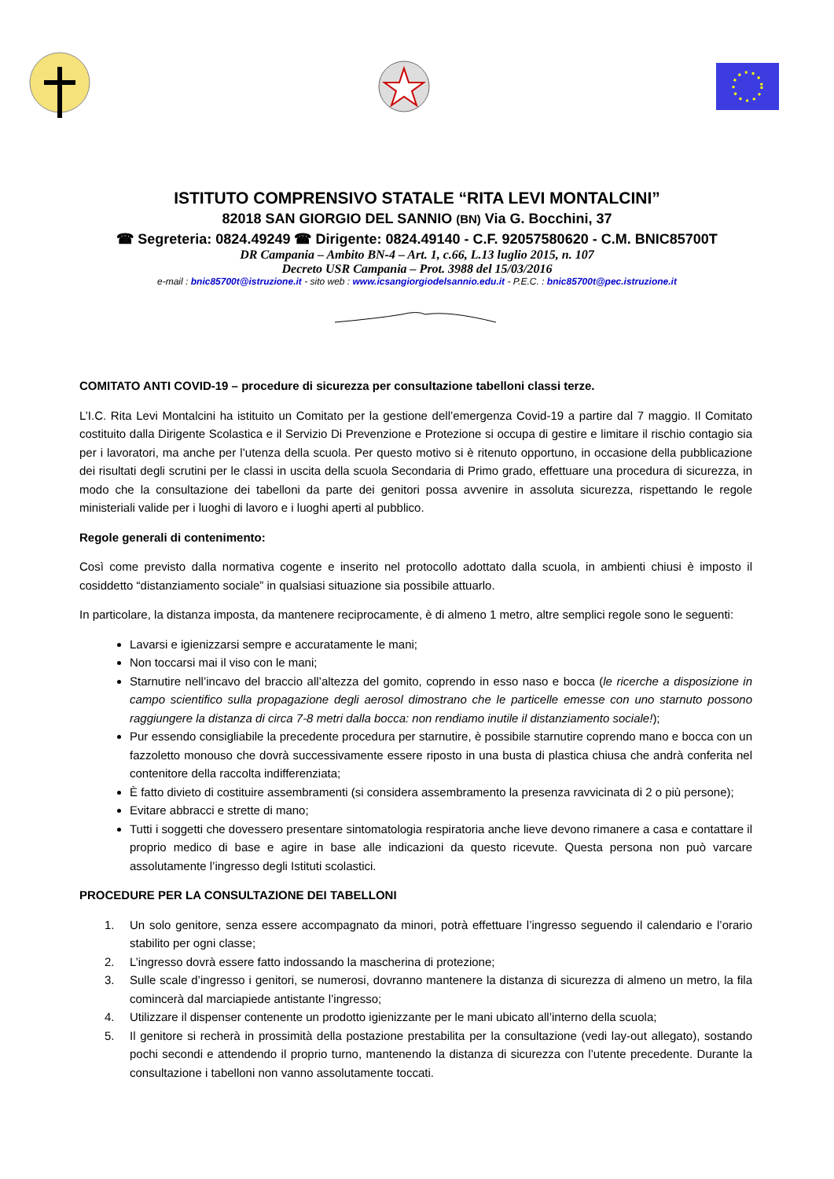ISTITUTO COMPRENSIVO STATALE “RITA LEVI MONTALCINI”
82018 SAN GIORGIO DEL SANNIO (BN) Via G. Bocchini, 37
☎ Segreteria: 0824.49249 ☎ Dirigente: 0824.49140 - C.F. 92057580620 - C.M. BNIC85700T
DR Campania – Ambito BN-4 – Art. 1, c.66, L.13 luglio 2015, n. 107
Decreto USR Campania – Prot. 3988 del 15/03/2016
e-mail : bnic85700t@istruzione.it - sito web : www.icsangiorgiodelsannio.edu.it - P.E.C. : bnic85700t@pec.istruzione.it
COMITATO ANTI COVID-19 – procedure di sicurezza per consultazione tabelloni classi terze.
L’I.C. Rita Levi Montalcini ha istituito un Comitato per la gestione dell’emergenza Covid-19 a partire dal 7 maggio. Il Comitato costituito dalla Dirigente Scolastica e il Servizio Di Prevenzione e Protezione si occupa di gestire e limitare il rischio contagio sia per i lavoratori, ma anche per l’utenza della scuola. Per questo motivo si è ritenuto opportuno, in occasione della pubblicazione dei risultati degli scrutini per le classi in uscita della scuola Secondaria di Primo grado, effettuare una procedura di sicurezza, in modo che la consultazione dei tabelloni da parte dei genitori possa avvenire in assoluta sicurezza, rispettando le regole ministeriali valide per i luoghi di lavoro e i luoghi aperti al pubblico.
Regole generali di contenimento:
Così come previsto dalla normativa cogente e inserito nel protocollo adottato dalla scuola, in ambienti chiusi è imposto il cosiddetto “distanziamento sociale” in qualsiasi situazione sia possibile attuarlo.
In particolare, la distanza imposta, da mantenere reciprocamente, è di almeno 1 metro, altre semplici regole sono le seguenti:
Lavarsi e igienizzarsi sempre e accuratamente le mani;
Non toccarsi mai il viso con le mani;
Starnutire nell’incavo del braccio all’altezza del gomito, coprendo in esso naso e bocca (le ricerche a disposizione in campo scientifico sulla propagazione degli aerosol dimostrano che le particelle emesse con uno starnuto possono raggiungere la distanza di circa 7-8 metri dalla bocca: non rendiamo inutile il distanziamento sociale!);
Pur essendo consigliabile la precedente procedura per starnutire, è possibile starnutire coprendo mano e bocca con un fazzoletto monouso che dovrà successivamente essere riposto in una busta di plastica chiusa che andrà conferita nel contenitore della raccolta indifferenziata;
È fatto divieto di costituire assembramenti (si considera assembramento la presenza ravvicinata di 2 o più persone);
Evitare abbracci e strette di mano;
Tutti i soggetti che dovessero presentare sintomatologia respiratoria anche lieve devono rimanere a casa e contattare il proprio medico di base e agire in base alle indicazioni da questo ricevute. Questa persona non può varcare assolutamente l’ingresso degli Istituti scolastici.
PROCEDURE PER LA CONSULTAZIONE DEI TABELLONI
1. Un solo genitore, senza essere accompagnato da minori, potrà effettuare l’ingresso seguendo il calendario e l’orario stabilito per ogni classe;
2. L’ingresso dovrà essere fatto indossando la mascherina di protezione;
3. Sulle scale d’ingresso i genitori, se numerosi, dovranno mantenere la distanza di sicurezza di almeno un metro, la fila comincerà dal marciapiede antistante l’ingresso;
4. Utilizzare il dispenser contenente un prodotto igienizzante per le mani ubicato all’interno della scuola;
5. Il genitore si recherà in prossimità della postazione prestabilita per la consultazione (vedi lay-out allegato), sostando pochi secondi e attendendo il proprio turno, mantenendo la distanza di sicurezza con l’utente precedente. Durante la consultazione i tabelloni non vanno assolutamente toccati.